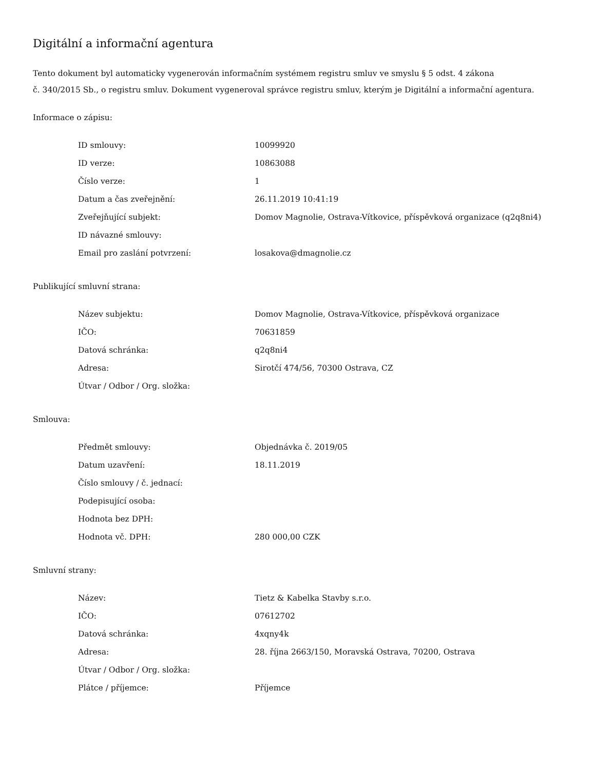Digitální a informační agentura
Tento dokument byl automaticky vygenerován informačním systémem registru smluv ve smyslu § 5 odst. 4 zákona
č. 340/2015 Sb., o registru smluv. Dokument vygeneroval správce registru smluv, kterým je Digitální a informační agentura.
Informace o zápisu:
| ID smlouvy: | 10099920 |
| ID verze: | 10863088 |
| Číslo verze: | 1 |
| Datum a čas zveřejnění: | 26.11.2019 10:41:19 |
| Zveřejňující subjekt: | Domov Magnolie, Ostrava-Vítkovice, příspěvková organizace (q2q8ni4) |
| ID návazné smlouvy: | |
| Email pro zaslání potvrzení: | losakova@dmagnolie.cz |
Publikující smluvní strana:
| Název subjektu: | Domov Magnolie, Ostrava-Vítkovice, příspěvková organizace |
| IČO: | 70631859 |
| Datová schránka: | q2q8ni4 |
| Adresa: | Sirotčí 474/56, 70300 Ostrava, CZ |
| Útvar / Odbor / Org. složka: | |
Smlouva:
| Předmět smlouvy: | Objednávka č. 2019/05 |
| Datum uzavření: | 18.11.2019 |
| Číslo smlouvy / č. jednací: | |
| Podepisující osoba: | |
| Hodnota bez DPH: | |
| Hodnota vč. DPH: | 280 000,00 CZK |
Smluvní strany:
| Název: | Tietz & Kabelka Stavby s.r.o. |
| IČO: | 07612702 |
| Datová schránka: | 4xqny4k |
| Adresa: | 28. října 2663/150, Moravská Ostrava, 70200, Ostrava |
| Útvar / Odbor / Org. složka: | |
| Plátce / příjemce: | Příjemce |